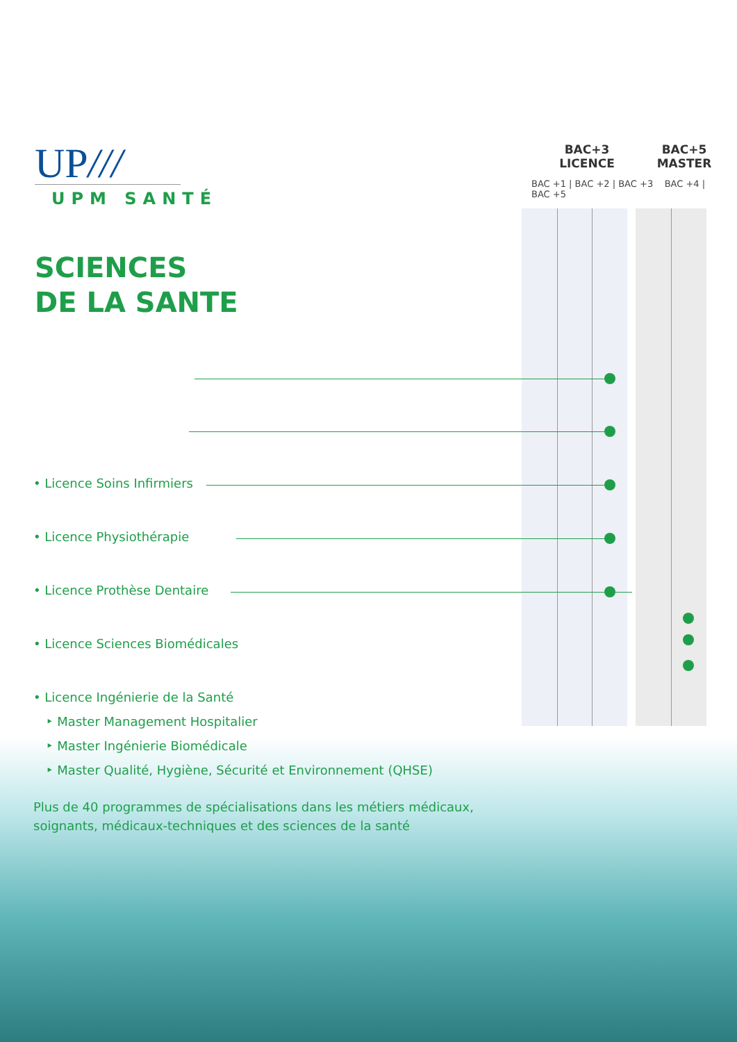UP///
UPM SANTÉ
SCIENCES
DE LA SANTE
BAC+3
LICENCE
BAC+5
MASTER
BAC +1 | BAC +2 | BAC +3 BAC +4 | BAC +5
• Licence Soins Infirmiers
• Licence Physiothérapie
• Licence Prothèse Dentaire
• Licence Sciences Biomédicales
• Licence Ingénierie de la Santé
‣ Master Management Hospitalier
‣ Master Ingénierie Biomédicale
‣ Master Qualité, Hygiène, Sécurité et Environnement (QHSE)
Plus de 40 programmes de spécialisations dans les métiers médicaux,
soignants, médicaux-techniques et des sciences de la santé